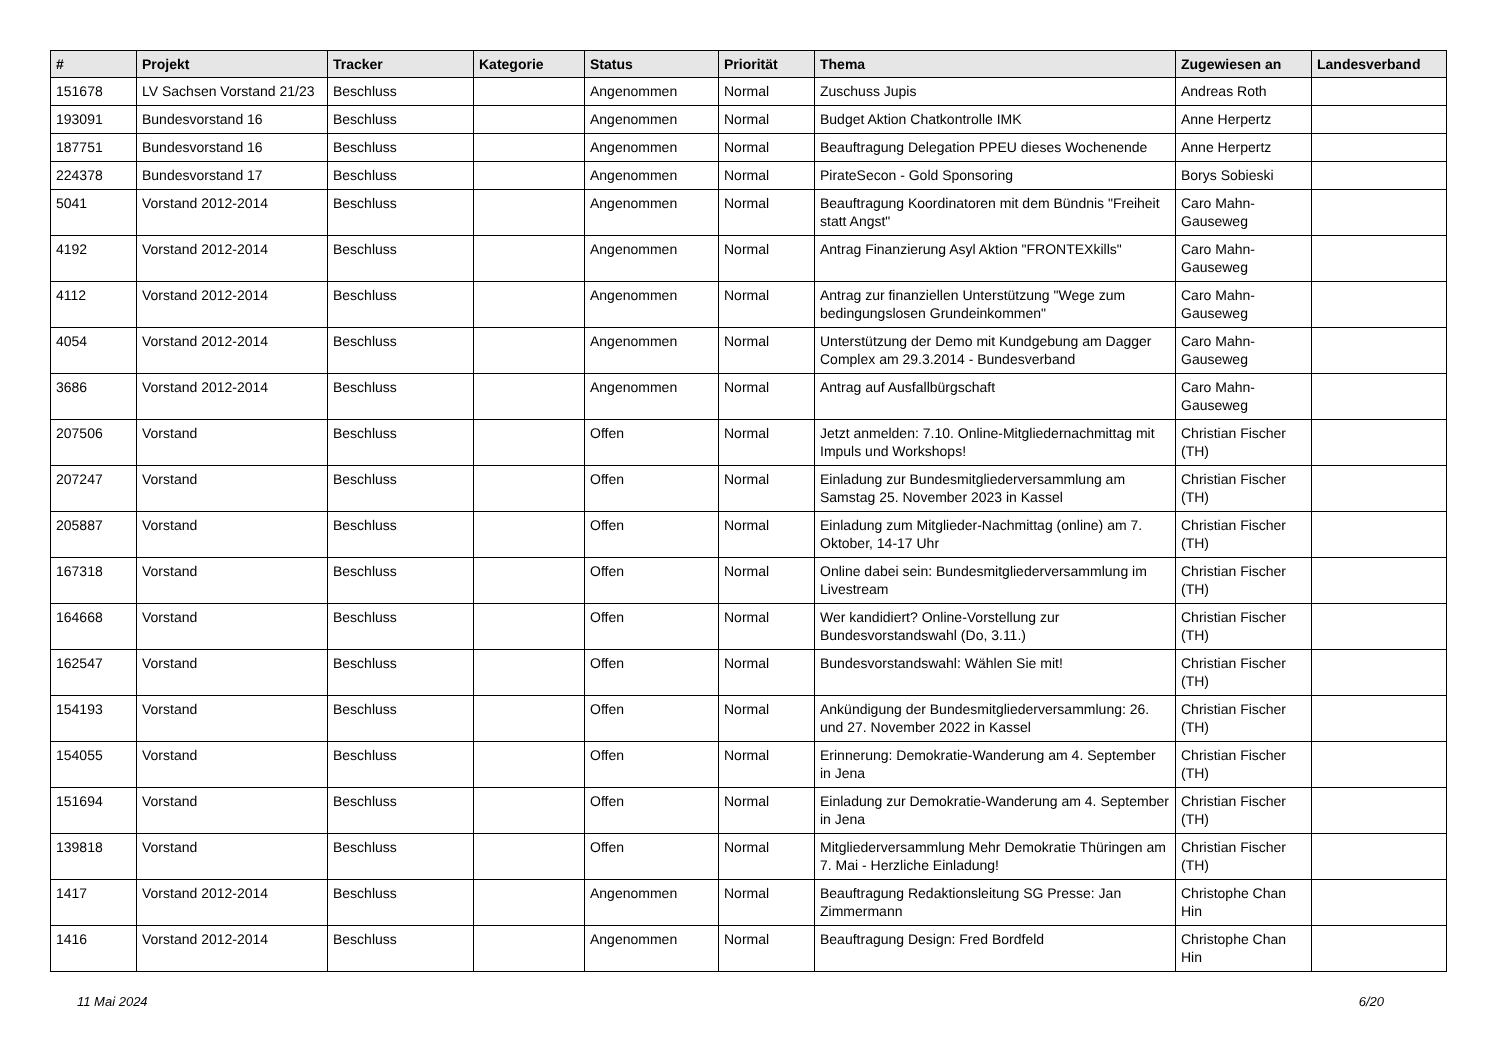| # | Projekt | Tracker | Kategorie | Status | Priorität | Thema | Zugewiesen an | Landesverband |
| --- | --- | --- | --- | --- | --- | --- | --- | --- |
| 151678 | LV Sachsen Vorstand 21/23 | Beschluss | | Angenommen | Normal | Zuschuss Jupis | Andreas Roth | |
| 193091 | Bundesvorstand 16 | Beschluss | | Angenommen | Normal | Budget Aktion Chatkontrolle IMK | Anne Herpertz | |
| 187751 | Bundesvorstand 16 | Beschluss | | Angenommen | Normal | Beauftragung Delegation PPEU dieses Wochenende | Anne Herpertz | |
| 224378 | Bundesvorstand 17 | Beschluss | | Angenommen | Normal | PirateSecon - Gold Sponsoring | Borys Sobieski | |
| 5041 | Vorstand 2012-2014 | Beschluss | | Angenommen | Normal | Beauftragung Koordinatoren mit dem Bündnis "Freiheit statt Angst" | Caro Mahn-Gauseweg | |
| 4192 | Vorstand 2012-2014 | Beschluss | | Angenommen | Normal | Antrag Finanzierung Asyl Aktion "FRONTEXkills" | Caro Mahn-Gauseweg | |
| 4112 | Vorstand 2012-2014 | Beschluss | | Angenommen | Normal | Antrag zur finanziellen Unterstützung "Wege zum bedingungslosen Grundeinkommen" | Caro Mahn-Gauseweg | |
| 4054 | Vorstand 2012-2014 | Beschluss | | Angenommen | Normal | Unterstützung der Demo mit Kundgebung am Dagger Complex am 29.3.2014 - Bundesverband | Caro Mahn-Gauseweg | |
| 3686 | Vorstand 2012-2014 | Beschluss | | Angenommen | Normal | Antrag auf Ausfallbürgschaft | Caro Mahn-Gauseweg | |
| 207506 | Vorstand | Beschluss | | Offen | Normal | Jetzt anmelden: 7.10. Online-Mitgliedernachmittag mit Impuls und Workshops! | Christian Fischer (TH) | |
| 207247 | Vorstand | Beschluss | | Offen | Normal | Einladung zur Bundesmitgliederversammlung am Samstag 25. November 2023 in Kassel | Christian Fischer (TH) | |
| 205887 | Vorstand | Beschluss | | Offen | Normal | Einladung zum Mitglieder-Nachmittag (online) am 7. Oktober, 14-17 Uhr | Christian Fischer (TH) | |
| 167318 | Vorstand | Beschluss | | Offen | Normal | Online dabei sein: Bundesmitgliederversammlung im Livestream | Christian Fischer (TH) | |
| 164668 | Vorstand | Beschluss | | Offen | Normal | Wer kandidiert? Online-Vorstellung zur Bundesvorstandswahl (Do, 3.11.) | Christian Fischer (TH) | |
| 162547 | Vorstand | Beschluss | | Offen | Normal | Bundesvorstandswahl: Wählen Sie mit! | Christian Fischer (TH) | |
| 154193 | Vorstand | Beschluss | | Offen | Normal | Ankündigung der Bundesmitgliederversammlung: 26. und 27. November 2022 in Kassel | Christian Fischer (TH) | |
| 154055 | Vorstand | Beschluss | | Offen | Normal | Erinnerung: Demokratie-Wanderung am 4. September in Jena | Christian Fischer (TH) | |
| 151694 | Vorstand | Beschluss | | Offen | Normal | Einladung zur Demokratie-Wanderung am 4. September in Jena | Christian Fischer (TH) | |
| 139818 | Vorstand | Beschluss | | Offen | Normal | Mitgliederversammlung Mehr Demokratie Thüringen am 7. Mai - Herzliche Einladung! | Christian Fischer (TH) | |
| 1417 | Vorstand 2012-2014 | Beschluss | | Angenommen | Normal | Beauftragung Redaktionsleitung SG Presse: Jan Zimmermann | Christophe Chan Hin | |
| 1416 | Vorstand 2012-2014 | Beschluss | | Angenommen | Normal | Beauftragung Design: Fred Bordfeld | Christophe Chan Hin | |
11 Mai 2024 6/20